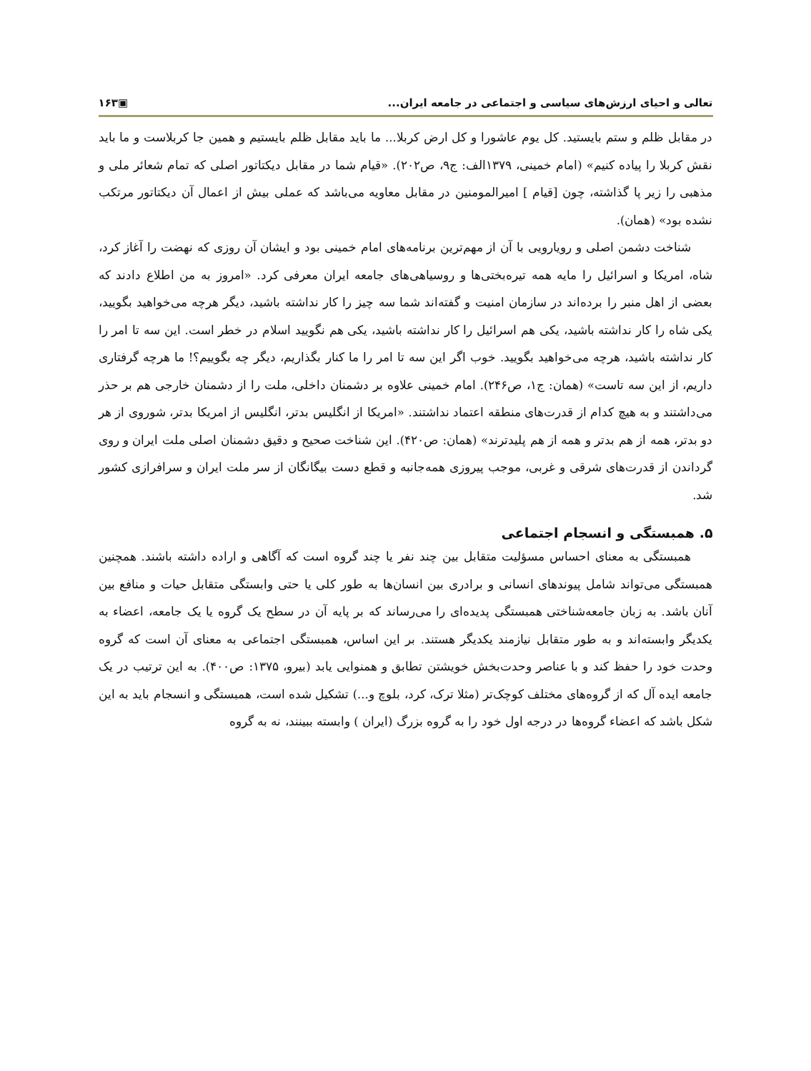تعالی و احیای ارزش‌های سیاسی و اجتماعی در جامعه ایران... ▣۱۶۳
در مقابل ظلم و ستم بایستید. کل یوم عاشورا و کل ارض کربلا... ما باید مقابل ظلم بایستیم و همین جا کربلاست و ما باید نقش کربلا را پیاده کنیم» (امام خمینی، ۱۳۷۹الف: ج۹، ص۲۰۲). «قیام شما در مقابل دیکتاتور اصلی که تمام شعائر ملی و مذهبی را زیر پا گذاشته، چون [قیام ] امیرالمومنین در مقابل معاویه می‌باشد که عملی بیش از اعمال آن دیکتاتور مرتکب نشده بود» (همان).
شناخت دشمن اصلی و رویارویی با آن از مهم‌ترین برنامه‌های امام خمینی بود و ایشان آن روزی که نهضت را آغاز کرد، شاه، امریکا و اسرائیل را مایه همه تیره‌بختی‌ها و روسیاهی‌های جامعه ایران معرفی کرد. «امروز به من اطلاع دادند که بعضی از اهل منبر را برده‌اند در سازمان امنیت و گفته‌اند شما سه چیز را کار نداشته باشید، دیگر هرچه می‌خواهید بگویید، یکی شاه را کار نداشته باشید، یکی هم اسرائیل را کار نداشته باشید، یکی هم نگویید اسلام در خطر است. این سه تا امر را کار نداشته باشید، هرچه می‌خواهید بگویید. خوب اگر این سه تا امر را ما کنار بگذاریم، دیگر چه بگوییم؟! ما هرچه گرفتاری داریم، از این سه تاست» (همان: ج۱، ص۲۴۶). امام خمینی علاوه بر دشمنان داخلی، ملت را از دشمنان خارجی هم بر حذر می‌داشتند و به هیچ کدام از قدرت‌های منطقه اعتماد نداشتند. «امریکا از انگلیس بدتر، انگلیس از امریکا بدتر، شوروی از هر دو بدتر، همه از هم بدتر و همه از هم پلیدترند» (همان: ص۴۲۰). این شناخت صحیح و دقیق دشمنان اصلی ملت ایران و روی گرداندن از قدرت‌های شرقی و غربی، موجب پیروزی همه‌جانبه و قطع دست بیگانگان از سر ملت ایران و سرافرازی کشور شد.
۵. همبستگی و انسجام اجتماعی
همبستگی به معنای احساس مسؤلیت متقابل بین چند نفر یا چند گروه است که آگاهی و اراده داشته باشند. همچنین همبستگی می‌تواند شامل پیوندهای انسانی و برادری بین انسان‌ها به طور کلی یا حتی وابستگی متقابل حیات و منافع بین آنان باشد. به زبان جامعه‌شناختی همبستگی پدیده‌ای را می‌رساند که بر پایه آن در سطح یک گروه یا یک جامعه، اعضاء به یکدیگر وابسته‌اند و به طور متقابل نیازمند یکدیگر هستند. بر این اساس، همبستگی اجتماعی به معنای آن است که گروه وحدت خود را حفظ کند و با عناصر وحدت‌بخش خویشتن تطابق و همنوایی یابد (بیرو، ۱۳۷۵: ص۴۰۰). به این ترتیب در یک جامعه ایده آل که از گروه‌های مختلف کوچک‌تر (مثلا ترک، کرد، بلوچ و...) تشکیل شده است، همبستگی و انسجام باید به این شکل باشد که اعضاء گروه‌ها در درجه اول خود را به گروه بزرگ (ایران ) وابسته ببینند، نه به گروه